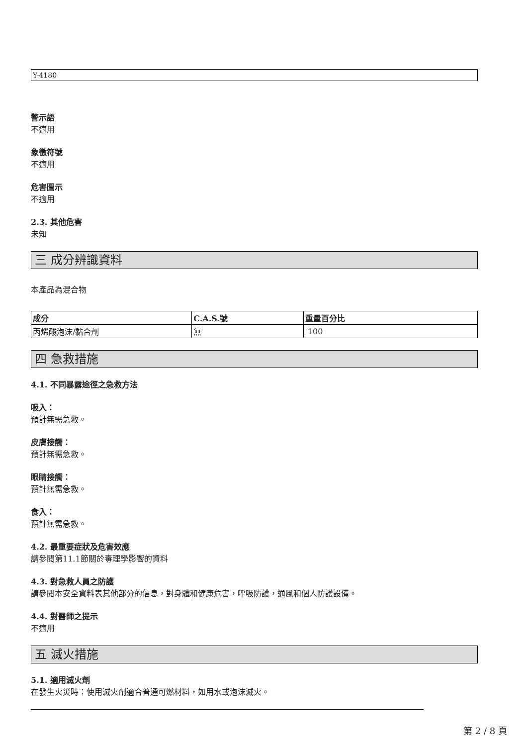Y-4180
警示語
不適用
象徵符號
不適用
危害圖示
不適用
2.3. 其他危害
未知
三 成分辨識資料
本產品為混合物
| 成分 | C.A.S.號 | 重量百分比 |
| --- | --- | --- |
| 丙烯酸泡沫/黏合劑 | 無 | 100 |
四 急救措施
4.1. 不同暴露途徑之急救方法
吸入：
預計無需急救。
皮膚接觸：
預計無需急救。
眼睛接觸：
預計無需急救。
食入：
預計無需急救。
4.2. 最重要症狀及危害效應
請參閱第11.1節關於毒理學影響的資料
4.3. 對急救人員之防護
請參閱本安全資料表其他部分的信息，對身體和健康危害，呼吸防護，通風和個人防護設備。
4.4. 對醫師之提示
不適用
五 滅火措施
5.1. 適用滅火劑
在發生火災時：使用滅火劑適合普通可燃材料，如用水或泡沫滅火。
第 2 / 8 頁